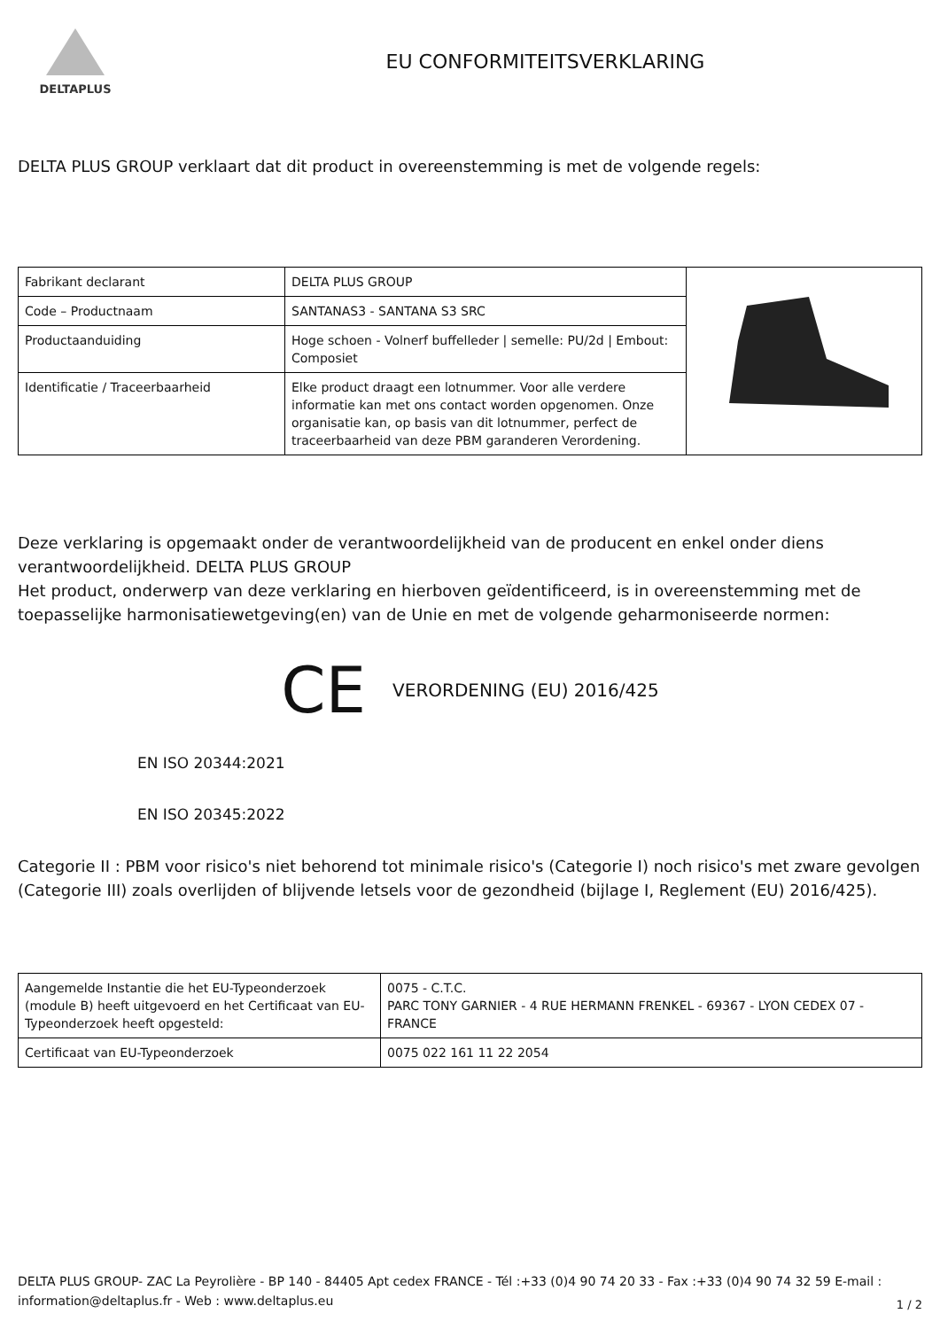DELTAPLUS
EU CONFORMITEITSVERKLARING
DELTA PLUS GROUP verklaart dat dit product in overeenstemming is met de volgende regels:
| Fabrikant declarant | DELTA PLUS GROUP | |
| Code – Productnaam | SANTANAS3 - SANTANA S3 SRC | |
| Productaanduiding | Hoge schoen - Volnerf buffelleder / semelle: PU/2d / Embout: Composiet | |
| Identificatie / Traceerbaarheid | Elke product draagt een lotnummer. Voor alle verdere informatie kan met ons contact worden opgenomen. Onze organisatie kan, op basis van dit lotnummer, perfect de traceerbaarheid van deze PBM garanderen Verordening. | |
Deze verklaring is opgemaakt onder de verantwoordelijkheid van de producent en enkel onder diens verantwoordelijkheid. DELTA PLUS GROUP
Het product, onderwerp van deze verklaring en hierboven geïdentificeerd, is in overeenstemming met de toepasselijke harmonisatiewetgeving(en) van de Unie en met de volgende geharmoniseerde normen:
CE VERORDENING (EU) 2016/425
EN ISO 20344:2021
EN ISO 20345:2022
Categorie II : PBM voor risico's niet behorend tot minimale risico's (Categorie I) noch risico's met zware gevolgen (Categorie III) zoals overlijden of blijvende letsels voor de gezondheid (bijlage I, Reglement (EU) 2016/425).
| Aangemelde Instantie die het EU-Typeonderzoek (module B) heeft uitgevoerd en het Certificaat van EU-Typeonderzoek heeft opgesteld: | 0075 - C.T.C. PARC TONY GARNIER - 4 RUE HERMANN FRENKEL - 69367 - LYON CEDEX 07 - FRANCE |
| Certificaat van EU-Typeonderzoek | 0075 022 161 11 22 2054 |
DELTA PLUS GROUP- ZAC La Peyrolière - BP 140 - 84405 Apt cedex FRANCE - Tél :+33 (0)4 90 74 20 33 - Fax :+33 (0)4 90 74 32 59 E-mail : information@deltaplus.fr - Web : www.deltaplus.eu
1 / 2